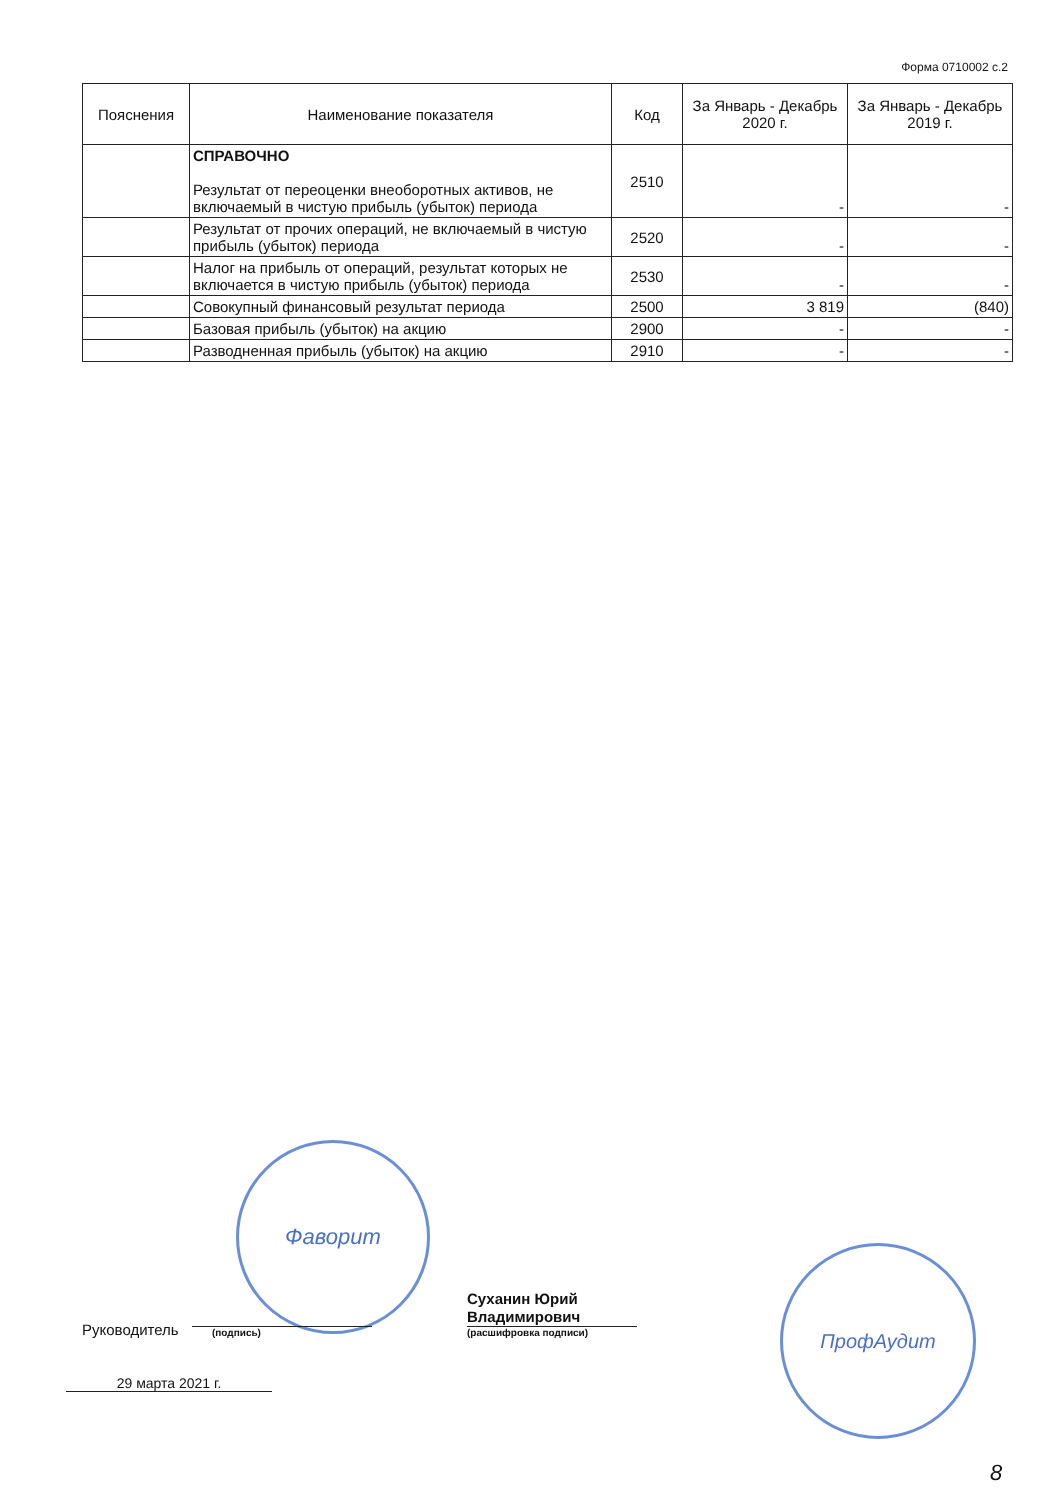Форма 0710002 с.2
| Пояснения | Наименование показателя | Код | За Январь - Декабрь 2020 г. | За Январь - Декабрь 2019 г. |
| --- | --- | --- | --- | --- |
| | СПРАВОЧНО Результат от переоценки внеоборотных активов, не включаемый в чистую прибыль (убыток) периода | 2510 | - | - |
| | Результат от прочих операций, не включаемый в чистую прибыль (убыток) периода | 2520 | - | - |
| | Налог на прибыль от операций, результат которых не включается в чистую прибыль (убыток) периода | 2530 | - | - |
| | Совокупный финансовый результат периода | 2500 | 3 819 | (840) |
| | Базовая прибыль (убыток) на акцию | 2900 | - | - |
| | Разводненная прибыль (убыток) на акцию | 2910 | - | - |
Фаворит
ПрофАудит
Руководитель
(подпись)
Суханин Юрий Владимирович
(расшифровка подписи)
29 марта 2021 г.
8